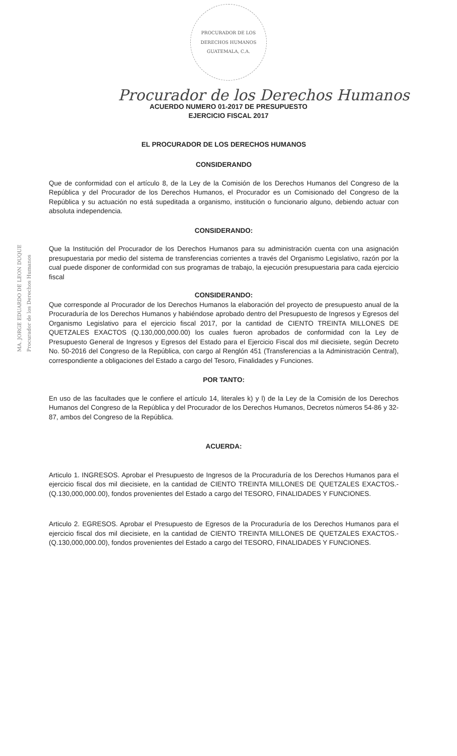PROCURADOR DE LOS DERECHOS HUMANOS
GUATEMALA, C.A.
Procurador de los Derechos Humanos
ACUERDO NUMERO 01-2017 DE PRESUPUESTO
EJERCICIO FISCAL 2017
EL PROCURADOR DE LOS DERECHOS HUMANOS
CONSIDERANDO
Que de conformidad con el artículo 8, de la Ley de la Comisión de los Derechos Humanos del Congreso de la República y del Procurador de los Derechos Humanos, el Procurador es un Comisionado del Congreso de la República y su actuación no está supeditada a organismo, institución o funcionario alguno, debiendo actuar con absoluta independencia.
CONSIDERANDO:
Que la Institución del Procurador de los Derechos Humanos para su administración cuenta con una asignación presupuestaria por medio del sistema de transferencias corrientes a través del Organismo Legislativo, razón por la cual puede disponer de conformidad con sus programas de trabajo, la ejecución presupuestaria para cada ejercicio fiscal
CONSIDERANDO:
Que corresponde al Procurador de los Derechos Humanos la elaboración del proyecto de presupuesto anual de la Procuraduría de los Derechos Humanos y habiéndose aprobado dentro del Presupuesto de Ingresos y Egresos del Organismo Legislativo para el ejercicio fiscal 2017, por la cantidad de CIENTO TREINTA MILLONES DE QUETZALES EXACTOS (Q.130,000,000.00) los cuales fueron aprobados de conformidad con la Ley de Presupuesto General de Ingresos y Egresos del Estado para el Ejercicio Fiscal dos mil diecisiete, según Decreto No. 50-2016 del Congreso de la República, con cargo al Renglón 451 (Transferencias a la Administración Central), correspondiente a obligaciones del Estado a cargo del Tesoro, Finalidades y Funciones.
POR TANTO:
En uso de las facultades que le confiere el artículo 14, literales k) y l) de la Ley de la Comisión de los Derechos Humanos del Congreso de la República y del Procurador de los Derechos Humanos, Decretos nùmeros 54-86 y 32-87, ambos del Congreso de la República.
ACUERDA:
Articulo 1. INGRESOS. Aprobar el Presupuesto de Ingresos de la Procuraduría de los Derechos Humanos para el ejercicio fiscal dos mil diecisiete, en la cantidad de CIENTO TREINTA MILLONES DE QUETZALES EXACTOS.- (Q.130,000,000.00), fondos provenientes del Estado a cargo del TESORO, FINALIDADES Y FUNCIONES.
Articulo 2. EGRESOS. Aprobar el Presupuesto de Egresos de la Procuraduría de los Derechos Humanos para el ejercicio fiscal dos mil diecisiete, en la cantidad de CIENTO TREINTA MILLONES DE QUETZALES EXACTOS.- (Q.130,000,000.00), fondos provenientes del Estado a cargo del TESORO, FINALIDADES Y FUNCIONES.
MA. JORGE EDUARDO DE LEON DUQUE Procurador de los Derechos Humanos